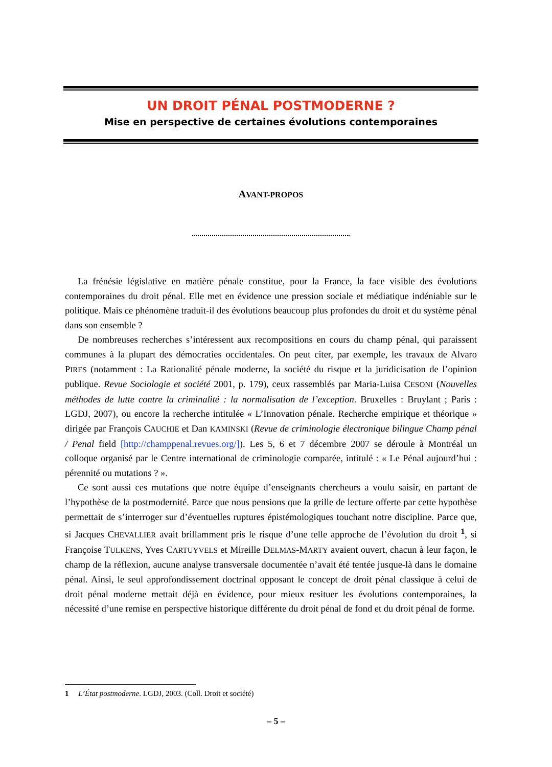UN DROIT PÉNAL POSTMODERNE ?
Mise en perspective de certaines évolutions contemporaines
AVANT-PROPOS
La frénésie législative en matière pénale constitue, pour la France, la face visible des évolutions contemporaines du droit pénal. Elle met en évidence une pression sociale et médiatique indéniable sur le politique. Mais ce phénomène traduit-il des évolutions beaucoup plus profondes du droit et du système pénal dans son ensemble ?
De nombreuses recherches s’intéressent aux recompositions en cours du champ pénal, qui paraissent communes à la plupart des démocraties occidentales. On peut citer, par exemple, les travaux de Alvaro PIRES (notamment : La Rationalité pénale moderne, la société du risque et la juridicisation de l’opinion publique. Revue Sociologie et société 2001, p. 179), ceux rassemblés par Maria-Luisa CESONI (Nouvelles méthodes de lutte contre la criminalité : la normalisation de l’exception. Bruxelles : Bruylant ; Paris : LGDJ, 2007), ou encore la recherche intitulée « L’Innovation pénale. Recherche empirique et théorique » dirigée par François CAUCHIE et Dan KAMINSKI (Revue de criminologie électronique bilingue Champ pénal / Penal field [http://champpenal.revues.org/]). Les 5, 6 et 7 décembre 2007 se déroule à Montréal un colloque organisé par le Centre international de criminologie comparée, intitulé : « Le Pénal aujourd’hui : pérennité ou mutations ? ».
Ce sont aussi ces mutations que notre équipe d’enseignants chercheurs a voulu saisir, en partant de l’hypothèse de la postmodernité. Parce que nous pensions que la grille de lecture offerte par cette hypothèse permettait de s’interroger sur d’éventuelles ruptures épistémologiques touchant notre discipline. Parce que, si Jacques CHEVALLIER avait brillamment pris le risque d’une telle approche de l’évolution du droit <sup>1</sup>, si Françoise TULKENS, Yves CARTUYVELS et Mireille DELMAS-MARTY avaient ouvert, chacun à leur façon, le champ de la réflexion, aucune analyse transversale documentée n’avait été tentée jusque-là dans le domaine pénal. Ainsi, le seul approfondissement doctrinal opposant le concept de droit pénal classique à celui de droit pénal moderne mettait déjà en évidence, pour mieux resituer les évolutions contemporaines, la nécessité d’une remise en perspective historique différente du droit pénal de fond et du droit pénal de forme.
1 L’État postmoderne. LGDJ, 2003. (Coll. Droit et société)
– 5 –